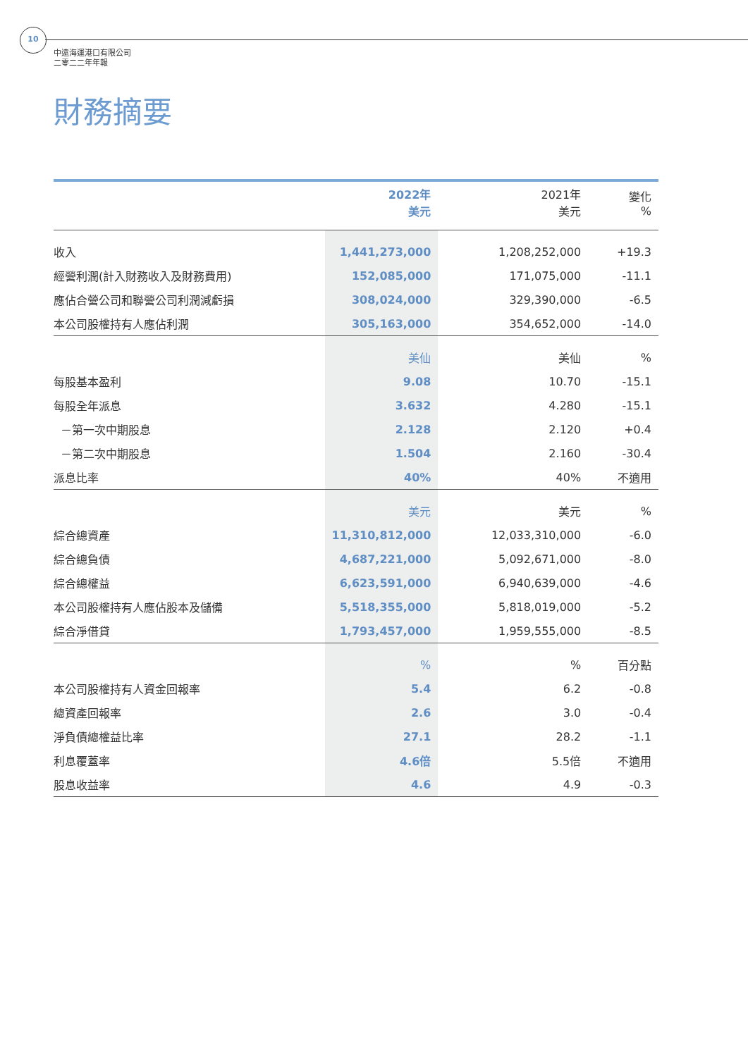10
中遠海運港口有限公司
二零二二年年報
財務摘要
| | 2022年 美元 | 2021年 美元 | 變化 % |
| --- | --- | --- | --- |
| 收入 | 1,441,273,000 | 1,208,252,000 | +19.3 |
| 經營利潤(計入財務收入及財務費用) | 152,085,000 | 171,075,000 | -11.1 |
| 應佔合營公司和聯營公司利潤減虧損 | 308,024,000 | 329,390,000 | -6.5 |
| 本公司股權持有人應佔利潤 | 305,163,000 | 354,652,000 | -14.0 |
| | 美仙 | 美仙 | % |
| 每股基本盈利 | 9.08 | 10.70 | -15.1 |
| 每股全年派息 | 3.632 | 4.280 | -15.1 |
| －第一次中期股息 | 2.128 | 2.120 | +0.4 |
| －第二次中期股息 | 1.504 | 2.160 | -30.4 |
| 派息比率 | 40% | 40% | 不適用 |
| | 美元 | 美元 | % |
| 綜合總資產 | 11,310,812,000 | 12,033,310,000 | -6.0 |
| 綜合總負債 | 4,687,221,000 | 5,092,671,000 | -8.0 |
| 綜合總權益 | 6,623,591,000 | 6,940,639,000 | -4.6 |
| 本公司股權持有人應佔股本及儲備 | 5,518,355,000 | 5,818,019,000 | -5.2 |
| 綜合淨借貸 | 1,793,457,000 | 1,959,555,000 | -8.5 |
| | % | % | 百分點 |
| 本公司股權持有人資金回報率 | 5.4 | 6.2 | -0.8 |
| 總資產回報率 | 2.6 | 3.0 | -0.4 |
| 淨負債總權益比率 | 27.1 | 28.2 | -1.1 |
| 利息覆蓋率 | 4.6倍 | 5.5倍 | 不適用 |
| 股息收益率 | 4.6 | 4.9 | -0.3 |